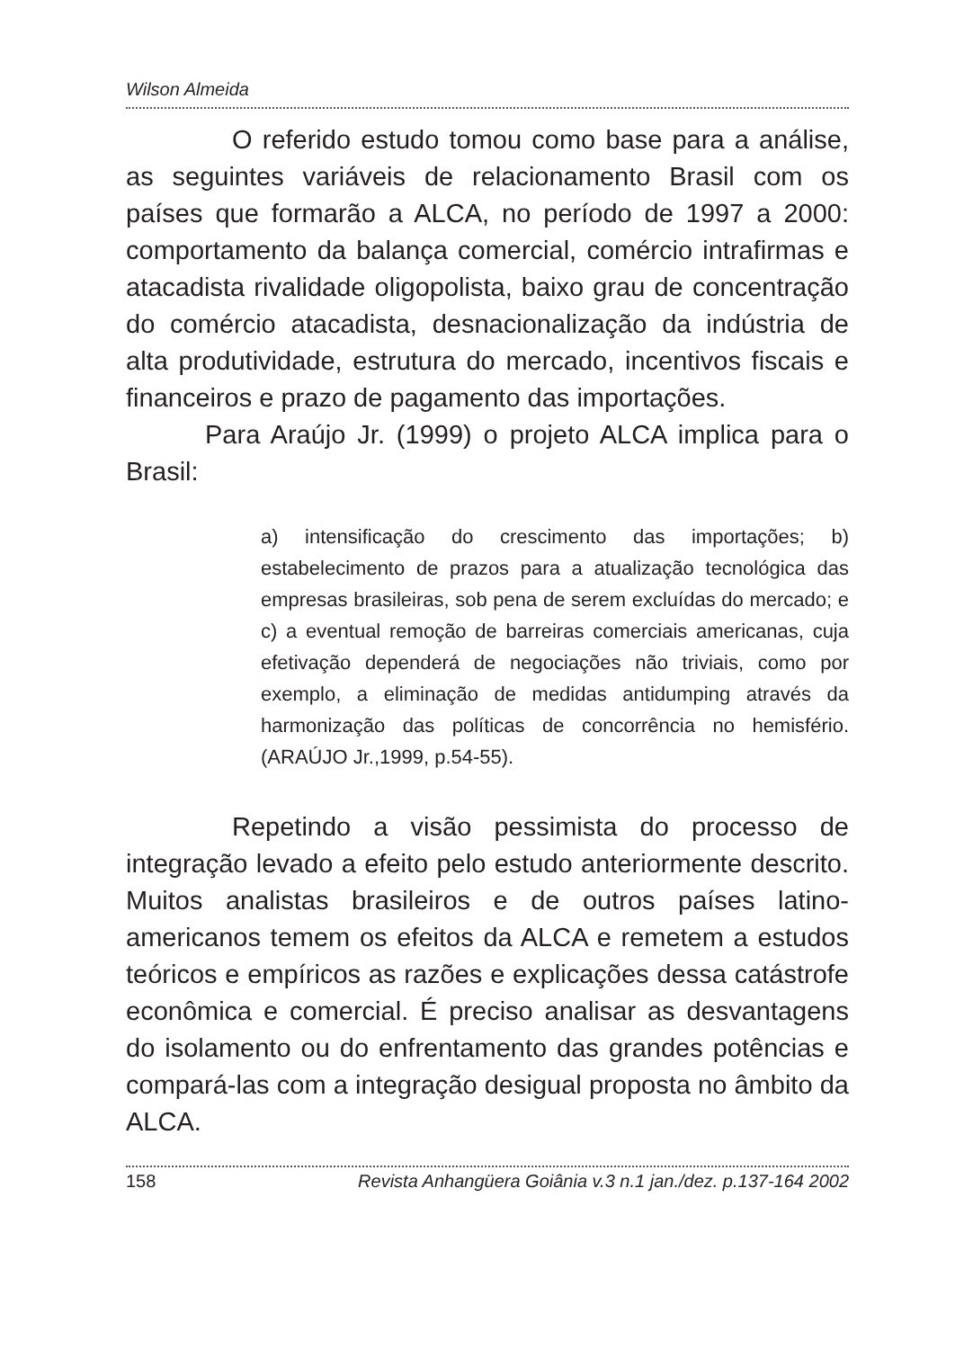Wilson Almeida
O referido estudo tomou como base para a análise, as seguintes variáveis de relacionamento Brasil com os países que formarão a ALCA, no período de 1997 a 2000: comportamento da balança comercial, comércio intrafirmas e atacadista rivalidade oligopolista, baixo grau de concentração do comércio atacadista, desnacionalização da indústria de alta produtividade, estrutura do mercado, incentivos fiscais e financeiros e prazo de pagamento das importações.
Para Araújo Jr. (1999) o projeto ALCA implica para o Brasil:
a) intensificação do crescimento das importações; b) estabelecimento de prazos para a atualização tecnológica das empresas brasileiras, sob pena de serem excluídas do mercado; e c) a eventual remoção de barreiras comerciais americanas, cuja efetivação dependerá de negociações não triviais, como por exemplo, a eliminação de medidas antidumping através da harmonização das políticas de concorrência no hemisfério. (ARAÚJO Jr.,1999, p.54-55).
Repetindo a visão pessimista do processo de integração levado a efeito pelo estudo anteriormente descrito. Muitos analistas brasileiros e de outros países latino-americanos temem os efeitos da ALCA e remetem a estudos teóricos e empíricos as razões e explicações dessa catástrofe econômica e comercial. É preciso analisar as desvantagens do isolamento ou do enfrentamento das grandes potências e compará-las com a integração desigual proposta no âmbito da ALCA.
158 Revista Anhangüera Goiânia v.3 n.1 jan./dez. p.137-164 2002